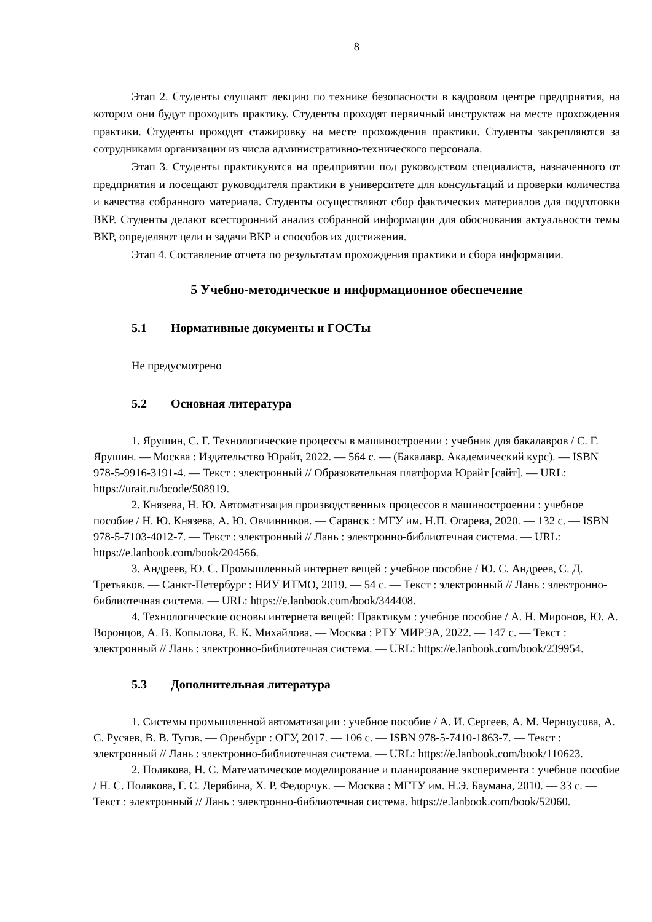8
Этап 2. Студенты слушают лекцию по технике безопасности в кадровом центре предприятия, на котором они будут проходить практику. Студенты проходят первичный инструктаж на месте прохождения практики. Студенты проходят стажировку на месте прохождения практики. Студенты закрепляются за сотрудниками организации из числа административно-технического персонала.
Этап 3. Студенты практикуются на предприятии под руководством специалиста, назначенного от предприятия и посещают руководителя практики в университете для консультаций и проверки количества и качества собранного материала. Студенты осуществляют сбор фактических материалов для подготовки ВКР. Студенты делают всесторонний анализ собранной информации для обоснования актуальности темы ВКР, определяют цели и задачи ВКР и способов их достижения.
Этап 4. Составление отчета по результатам прохождения практики и сбора информации.
5 Учебно-методическое и информационное обеспечение
5.1 Нормативные документы и ГОСТы
Не предусмотрено
5.2 Основная литература
1. Ярушин, С. Г. Технологические процессы в машиностроении : учебник для бакалавров / С. Г. Ярушин. — Москва : Издательство Юрайт, 2022. — 564 с. — (Бакалавр. Академический курс). — ISBN 978-5-9916-3191-4. — Текст : электронный // Образовательная платформа Юрайт [сайт]. — URL: https://urait.ru/bcode/508919.
2. Князева, Н. Ю. Автоматизация производственных процессов в машиностроении : учебное пособие / Н. Ю. Князева, А. Ю. Овчинников. — Саранск : МГУ им. Н.П. Огарева, 2020. — 132 с. — ISBN 978-5-7103-4012-7. — Текст : электронный // Лань : электронно-библиотечная система. — URL: https://e.lanbook.com/book/204566.
3. Андреев, Ю. С. Промышленный интернет вещей : учебное пособие / Ю. С. Андреев, С. Д. Третьяков. — Санкт-Петербург : НИУ ИТМО, 2019. — 54 с. — Текст : электронный // Лань : электронно-библиотечная система. — URL: https://e.lanbook.com/book/344408.
4. Технологические основы интернета вещей: Практикум : учебное пособие / А. Н. Миронов, Ю. А. Воронцов, А. В. Копылова, Е. К. Михайлова. — Москва : РТУ МИРЭА, 2022. — 147 с. — Текст : электронный // Лань : электронно-библиотечная система. — URL: https://e.lanbook.com/book/239954.
5.3 Дополнительная литература
1. Системы промышленной автоматизации : учебное пособие / А. И. Сергеев, А. М. Черноусова, А. С. Русяев, В. В. Тугов. — Оренбург : ОГУ, 2017. — 106 с. — ISBN 978-5-7410-1863-7. — Текст : электронный // Лань : электронно-библиотечная система. — URL: https://e.lanbook.com/book/110623.
2. Полякова, Н. С. Математическое моделирование и планирование эксперимента : учебное пособие / Н. С. Полякова, Г. С. Дерябина, Х. Р. Федорчук. — Москва : МГТУ им. Н.Э. Баумана, 2010. — 33 с. — Текст : электронный // Лань : электронно-библиотечная система. https://e.lanbook.com/book/52060.